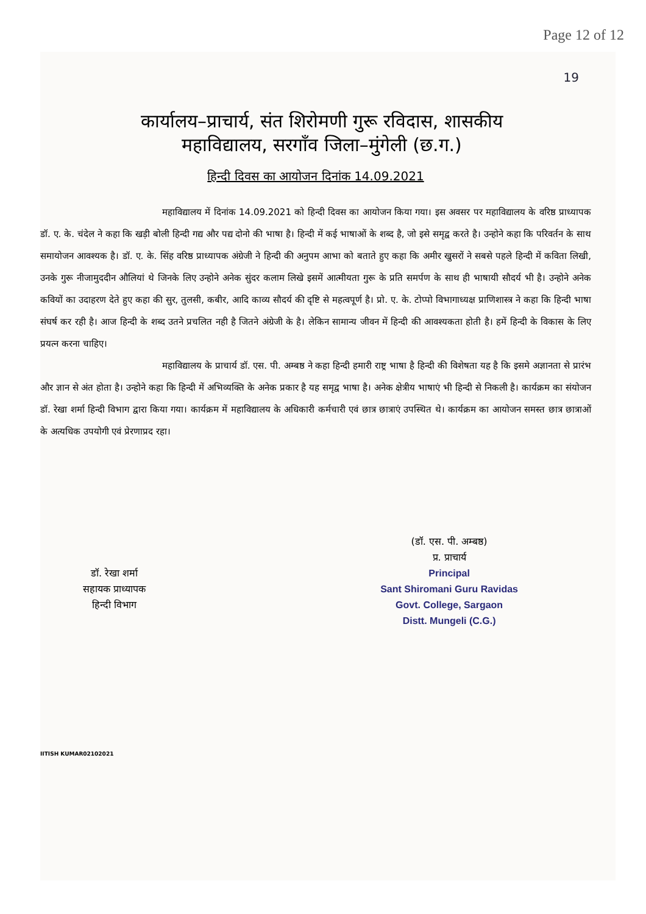Page 12 of 12
19
कार्यालय–प्राचार्य, संत शिरोमणी गुरू रविदास, शासकीय
महाविद्यालय, सरगाँव जिला–मुंगेली (छ.ग.)
हिन्दी दिवस का आयोजन दिनांक 14.09.2021
महाविद्यालय में दिनांक 14.09.2021 को हिन्दी दिवस का आयोजन किया गया। इस अवसर पर महाविद्यालय के वरिष्ठ प्राध्यापक डॉ. ए. के. चंदेल ने कहा कि खड़ी बोली हिन्दी गद्य और पद्य दोनो की भाषा है। हिन्दी में कई भाषाओं के शब्द है, जो इसे समृद्व करते है। उन्होने कहा कि परिवर्तन के साथ समायोजन आवश्यक है। डॉ. ए. के. सिंह वरिष्ठ प्राध्यापक अंग्रेजी ने हिन्दी की अनुपम आभा को बताते हुए कहा कि अमीर खुसरों ने सबसे पहले हिन्दी में कविता लिखी, उनके गुरू नीजामुददीन औलियां थे जिनके लिए उन्होने अनेक सुंदर कलाम लिखे इसमें आत्मीयता गुरू के प्रति समर्पण के साथ ही भाषायी सौदर्य भी है। उन्होने अनेक कवियों का उदाहरण देते हुए कहा की सुर, तुलसी, कबीर, आदि काव्य सौदर्य की दृष्टि से महत्वपूर्ण है। प्रो. ए. के. टोप्पो विभागाध्यक्ष प्राणिशास्त्र ने कहा कि हिन्दी भाषा संघर्ष कर रही है। आज हिन्दी के शब्द उतने प्रचलित नही है जितने अंग्रेजी के है। लेकिन सामान्य जीवन में हिन्दी की आवश्यकता होती है। हमें हिन्दी के विकास के लिए प्रयत्न करना चाहिए।
महाविद्यालय के प्राचार्य डॉ. एस. पी. अम्बष्ठ ने कहा हिन्दी हमारी राष्ट्र भाषा है हिन्दी की विशेषता यह है कि इसमे अज्ञानता से प्रारंभ और ज्ञान से अंत होता है। उन्होने कहा कि हिन्दी में अभिव्यक्ति के अनेक प्रकार है यह समृद्व भाषा है। अनेक क्षेत्रीय भाषाएं भी हिन्दी से निकली है। कार्यक्रम का संयोजन डॉ. रेखा शर्मा हिन्दी विभाग द्वारा किया गया। कार्यक्रम में महाविद्यालय के अधिकारी कर्मचारी एवं छात्र छात्राएं उपस्थित थे। कार्यक्रम का आयोजन समस्त छात्र छात्राओं के अत्यधिक उपयोगी एवं प्रेरणाप्रद रहा।
डॉ. रेखा शर्मा
सहायक प्राध्यापक
हिन्दी विभाग
(डॉ. एस. पी. अम्बष्ठ)
प्र. प्राचार्य
Principal
Sant Shiromani Guru Ravidas
Govt. College, Sargaon
Distt. Mungeli (C.G.)
IITISH KUMAR02102021